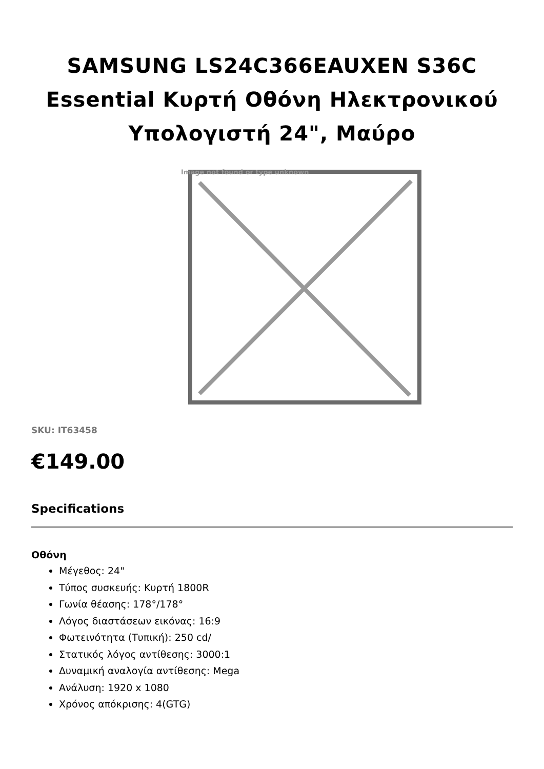SAMSUNG LS24C366EAUXEN S36C Essential Κυρτή Οθόνη Ηλεκτρονικού Υπολογιστή 24", Μαύρο
Image not found or type unknown
SKU: IT63458
€149.00
Specifications
Οθόνη
Μέγεθος: 24"
Τύπος συσκευής: Κυρτή 1800R
Γωνία θέασης: 178°/178°
Λόγος διαστάσεων εικόνας: 16:9
Φωτεινότητα (Τυπική): 250 cd/
Στατικός λόγος αντίθεσης: 3000:1
Δυναμική αναλογία αντίθεσης: Mega
Ανάλυση: 1920 x 1080
Χρόνος απόκρισης: 4(GTG)